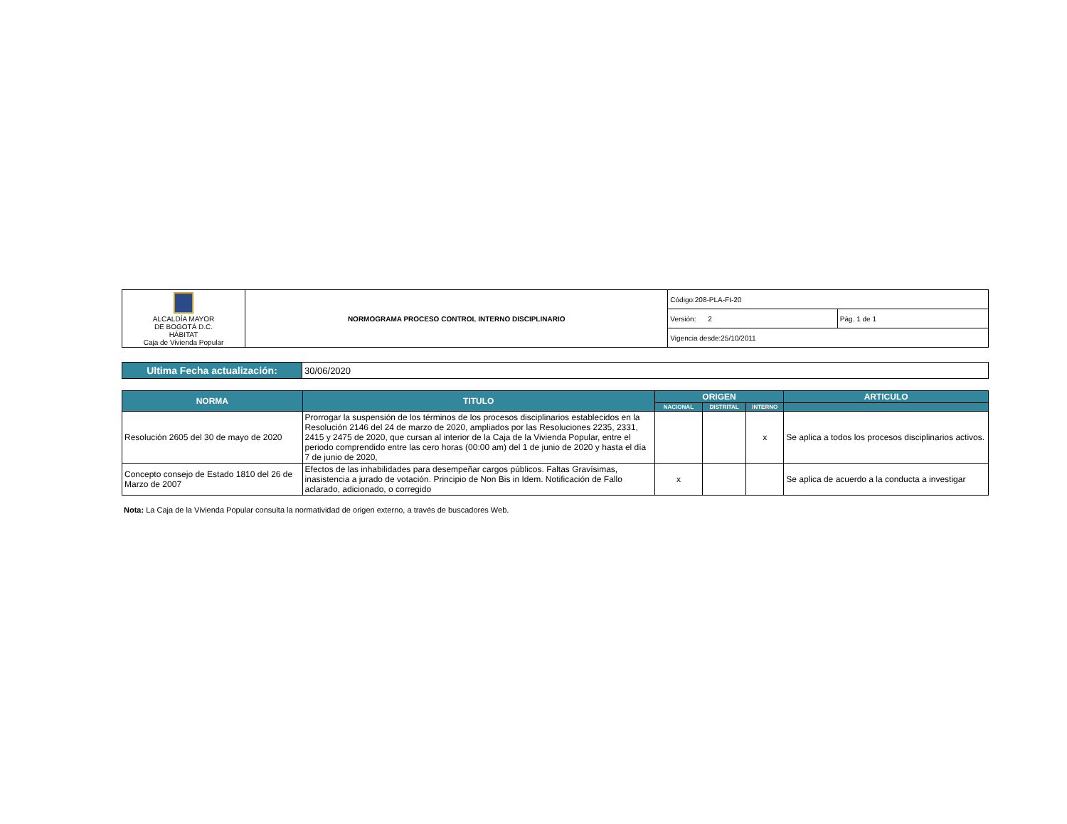| ALCALDÍA MAYOR DE BOGOTÁ D.C. HÁBITAT Caja de Vivienda Popular | NORMOGRAMA PROCESO CONTROL INTERNO DISCIPLINARIO | Código:208-PLA-Ft-20 | |
| | | Versión: 2 | Pág. 1 de 1 |
| | | Vigencia desde:25/10/2011 | |
| Ultima Fecha actualización: | 30/06/2020 |
| NORMA | TITULO | ORIGEN | | | ARTICULO |
| --- | --- | --- | --- | --- | --- |
| | | NACIONAL | DISTRITAL | INTERNO | |
| Resolución 2605 del 30 de mayo de 2020 | Prorrogar la suspensión de los términos de los procesos disciplinarios establecidos en la Resolución 2146 del 24 de marzo de 2020, ampliados por las Resoluciones 2235, 2331, 2415 y 2475 de 2020, que cursan al interior de la Caja de la Vivienda Popular, entre el periodo comprendido entre las cero horas (00:00 am) del 1 de junio de 2020 y hasta el día 7 de junio de 2020, | | | x | Se aplica a todos los procesos disciplinarios activos. |
| Concepto consejo de Estado 1810 del 26 de Marzo de 2007 | Efectos de las inhabilidades para desempeñar cargos públicos. Faltas Gravísimas, inasistencia a jurado de votación. Principio de Non Bis in Idem. Notificación de Fallo aclarado, adicionado, o corregido | x | | | Se aplica de acuerdo a la conducta a investigar |
Nota: La Caja de la Vivienda Popular consulta la normatividad de origen externo, a través de buscadores Web.